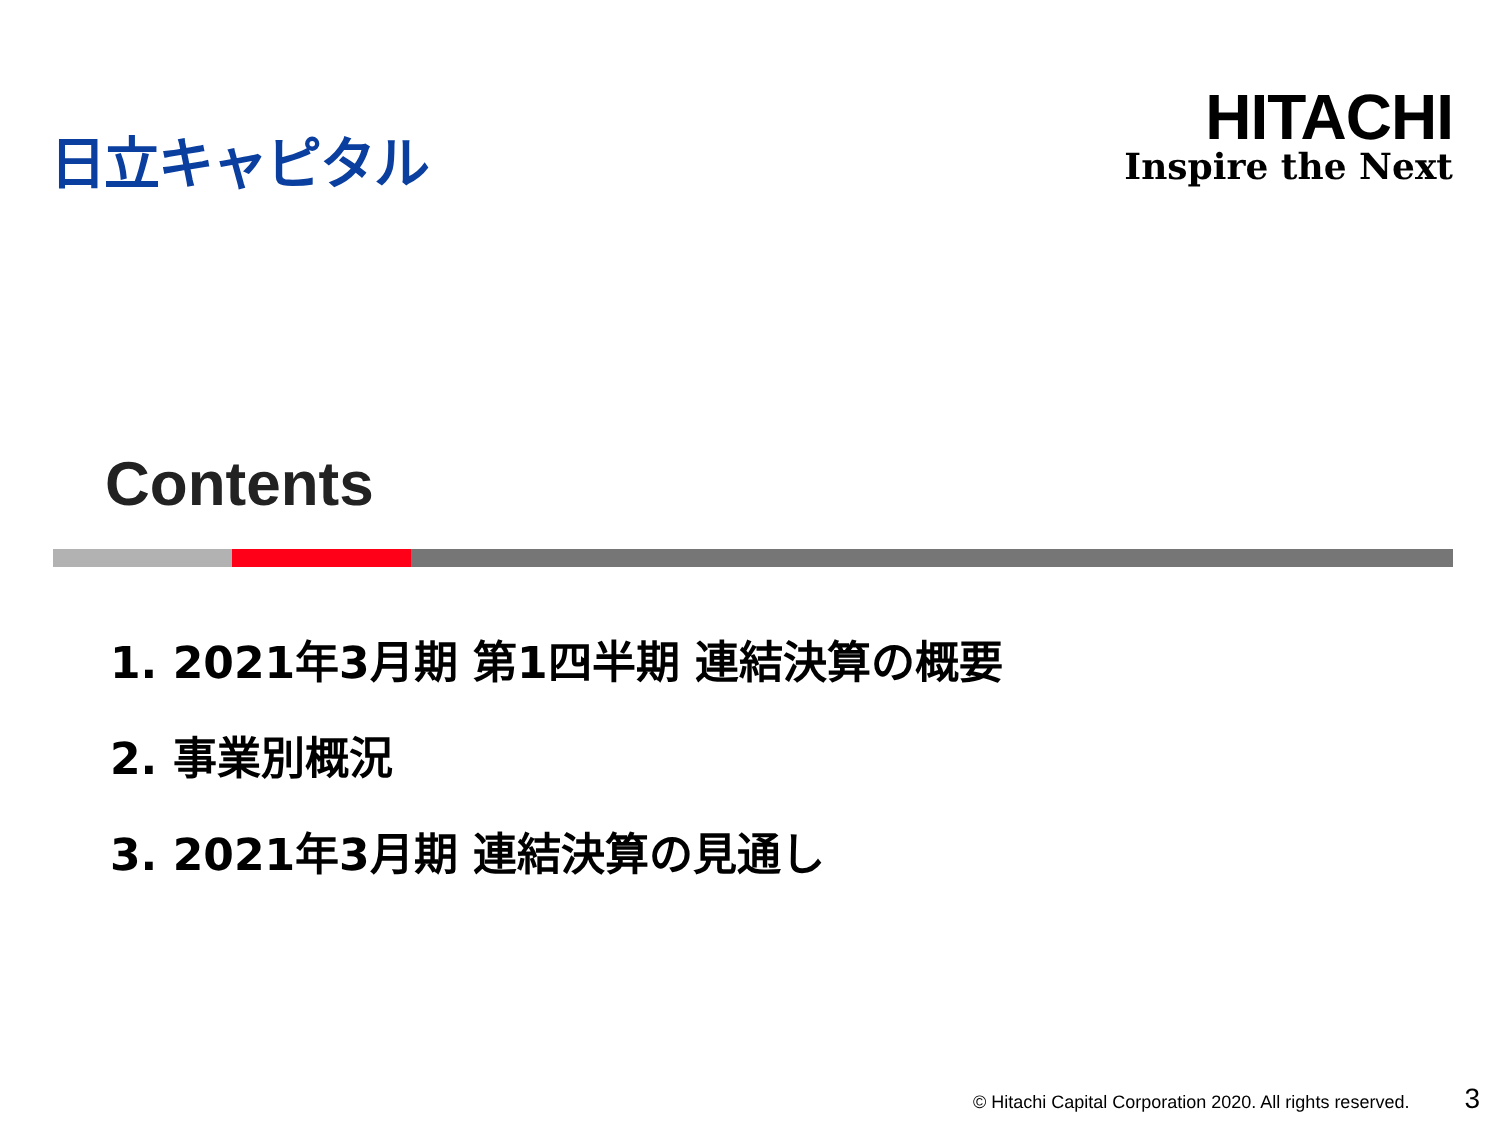日立キャピタル
HITACHI
Inspire the Next
Contents
1. 2021年3月期 第1四半期 連結決算の概要
2. 事業別概況
3. 2021年3月期 連結決算の見通し
© Hitachi Capital Corporation 2020. All rights reserved. 3